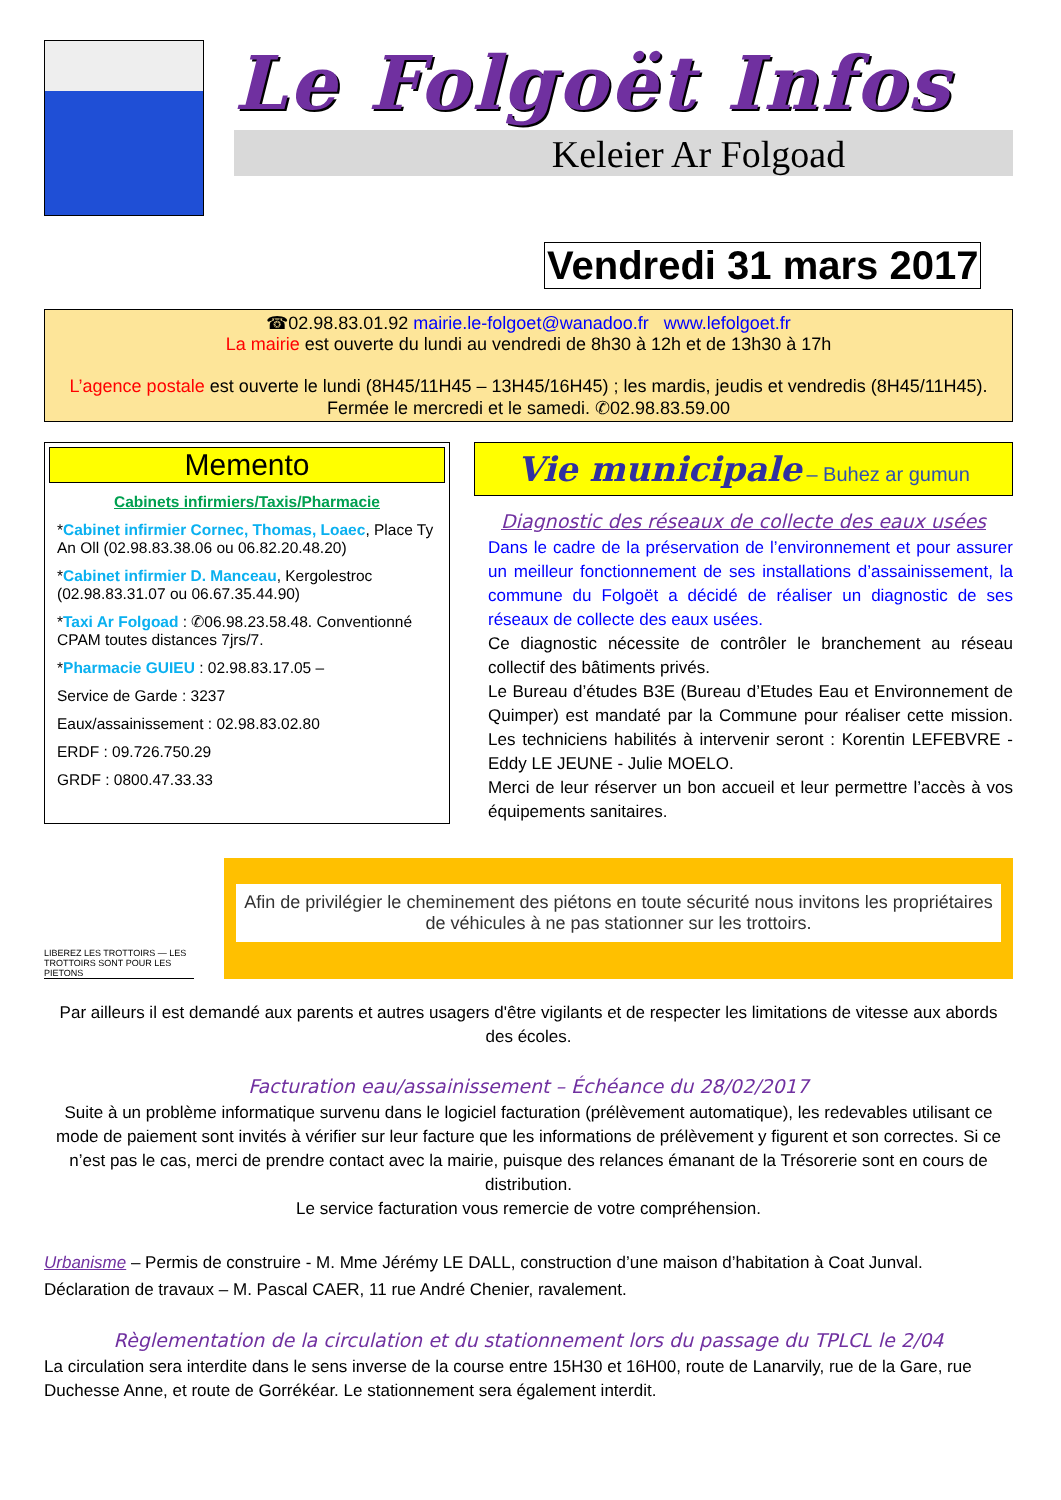Le Folgoët Infos
Keleier Ar Folgoad
Vendredi 31 mars 2017
☎02.98.83.01.92 mairie.le-folgoet@wanadoo.fr www.lefolgoet.fr
La mairie est ouverte du lundi au vendredi de 8h30 à 12h et de 13h30 à 17h
L’agence postale est ouverte le lundi (8H45/11H45 – 13H45/16H45) ; les mardis, jeudis et vendredis (8H45/11H45). Fermée le mercredi et le samedi. ✆02.98.83.59.00
Memento
Cabinets infirmiers/Taxis/Pharmacie
*Cabinet infirmier Cornec, Thomas, Loaec, Place Ty An Oll (02.98.83.38.06 ou 06.82.20.48.20)
*Cabinet infirmier D. Manceau, Kergolestroc (02.98.83.31.07 ou 06.67.35.44.90)
*Taxi Ar Folgoad : ✆06.98.23.58.48. Conventionné CPAM toutes distances 7jrs/7.
*Pharmacie GUIEU : 02.98.83.17.05 –
Service de Garde : 3237
Eaux/assainissement : 02.98.83.02.80
ERDF : 09.726.750.29
GRDF : 0800.47.33.33
Vie municipale – Buhez ar gumun
Diagnostic des réseaux de collecte des eaux usées
Dans le cadre de la préservation de l’environnement et pour assurer un meilleur fonctionnement de ses installations d’assainissement, la commune du Folgoët a décidé de réaliser un diagnostic de ses réseaux de collecte des eaux usées.
Ce diagnostic nécessite de contrôler le branchement au réseau collectif des bâtiments privés.
Le Bureau d’études B3E (Bureau d’Etudes Eau et Environnement de Quimper) est mandaté par la Commune pour réaliser cette mission. Les techniciens habilités à intervenir seront : Korentin LEFEBVRE - Eddy LE JEUNE - Julie MOELO.
Merci de leur réserver un bon accueil et leur permettre l’accès à vos équipements sanitaires.
LIBEREZ LES TROTTOIRS — LES TROTTOIRS SONT POUR LES PIETONS
Afin de privilégier le cheminement des piétons en toute sécurité nous invitons les propriétaires de véhicules à ne pas stationner sur les trottoirs.
Par ailleurs il est demandé aux parents et autres usagers d'être vigilants et de respecter les limitations de vitesse aux abords des écoles.
Facturation eau/assainissement – Échéance du 28/02/2017
Suite à un problème informatique survenu dans le logiciel facturation (prélèvement automatique), les redevables utilisant ce mode de paiement sont invités à vérifier sur leur facture que les informations de prélèvement y figurent et son correctes. Si ce n’est pas le cas, merci de prendre contact avec la mairie, puisque des relances émanant de la Trésorerie sont en cours de distribution.
Le service facturation vous remercie de votre compréhension.
Urbanisme – Permis de construire - M. Mme Jérémy LE DALL, construction d’une maison d’habitation à Coat Junval.
Déclaration de travaux – M. Pascal CAER, 11 rue André Chenier, ravalement.
Règlementation de la circulation et du stationnement lors du passage du TPLCL le 2/04
La circulation sera interdite dans le sens inverse de la course entre 15H30 et 16H00, route de Lanarvily, rue de la Gare, rue Duchesse Anne, et route de Gorrékéar. Le stationnement sera également interdit.